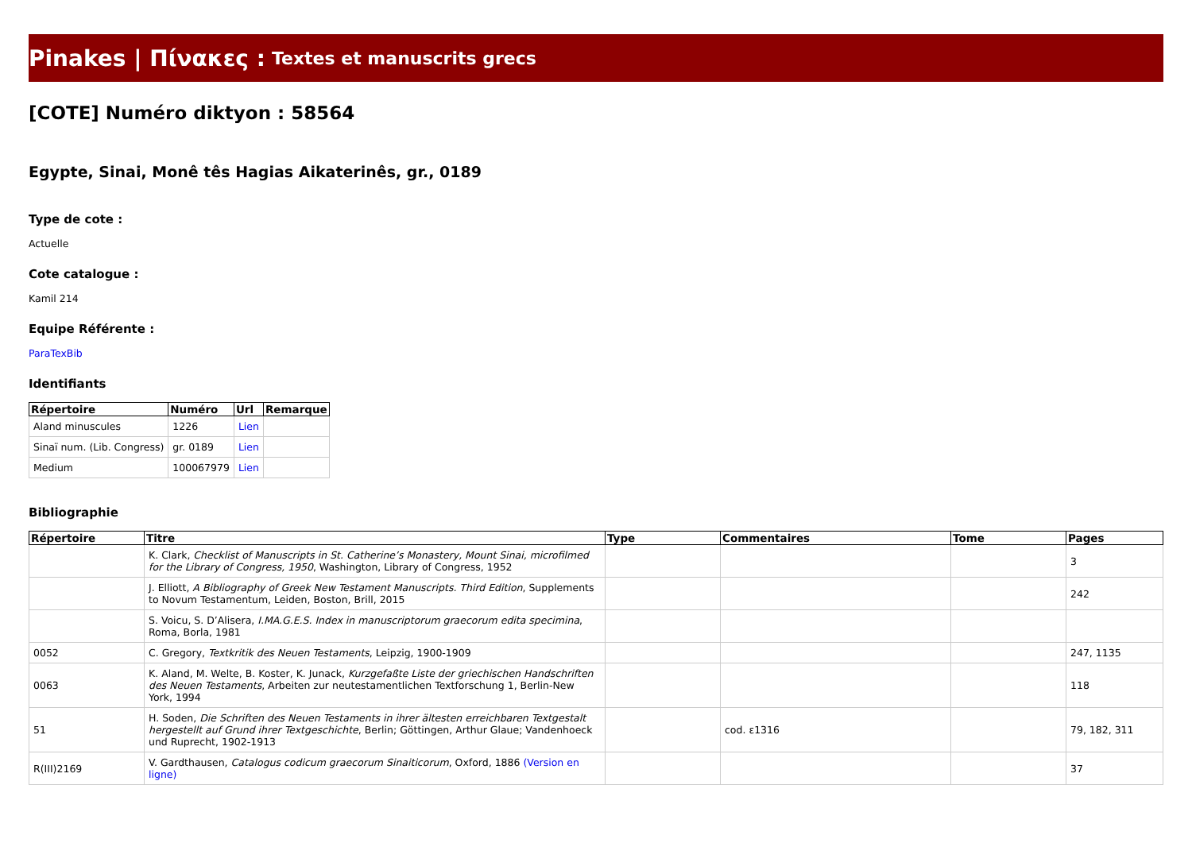Pinakes | Πίνακες : Textes et manuscrits grecs
[COTE] Numéro diktyon : 58564
Egypte, Sinai, Monê tês Hagias Aikaterinês, gr., 0189
Type de cote :
Actuelle
Cote catalogue :
Kamil 214
Equipe Référente :
ParaTexBib
Identifiants
| Répertoire | Numéro | Url | Remarque |
| --- | --- | --- | --- |
| Aland minuscules | 1226 | Lien | |
| Sinaï num. (Lib. Congress) | gr. 0189 | Lien | |
| Medium | 100067979 | Lien | |
Bibliographie
| Répertoire | Titre | Type | Commentaires | Tome | Pages |
| --- | --- | --- | --- | --- | --- |
| | K. Clark, Checklist of Manuscripts in St. Catherine’s Monastery, Mount Sinai, microfilmed for the Library of Congress, 1950 , Washington, Library of Congress, 1952 | | | | 3 |
| | J. Elliott, A Bibliography of Greek New Testament Manuscripts. Third Edition , Supplements to Novum Testamentum, Leiden, Boston, Brill, 2015 | | | | 242 |
| | S. Voicu, S. D’Alisera, I.MA.G.E.S. Index in manuscriptorum graecorum edita specimina , Roma, Borla, 1981 | | | | |
| 0052 | C. Gregory, Textkritik des Neuen Testaments , Leipzig, 1900-1909 | | | | 247, 1135 |
| 0063 | K. Aland, M. Welte, B. Koster, K. Junack, Kurzgefaßte Liste der griechischen Handschriften des Neuen Testaments , Arbeiten zur neutestamentlichen Textforschung 1, Berlin-New York, 1994 | | | | 118 |
| 51 | H. Soden, Die Schriften des Neuen Testaments in ihrer ältesten erreichbaren Textgestalt hergestellt auf Grund ihrer Textgeschichte , Berlin; Göttingen, Arthur Glaue; Vandenhoeck und Ruprecht, 1902-1913 | | cod. ε1316 | | 79, 182, 311 |
| R(III)2169 | V. Gardthausen, Catalogus codicum graecorum Sinaiticorum , Oxford, 1886 (Version en ligne) | | | | 37 |